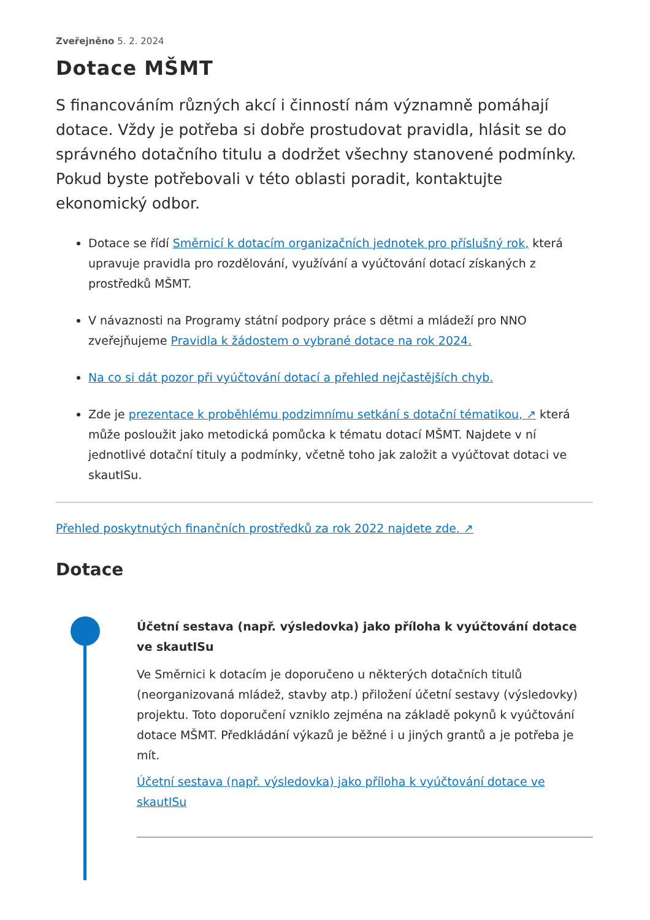Zveřejněno 5. 2. 2024
Dotace MŠMT
S financováním různých akcí i činností nám významně pomáhají dotace. Vždy je potřeba si dobře prostudovat pravidla, hlásit se do správného dotačního titulu a dodržet všechny stanovené podmínky. Pokud byste potřebovali v této oblasti poradit, kontaktujte ekonomický odbor.
Dotace se řídí Směrnicí k dotacím organizačních jednotek pro příslušný rok, která upravuje pravidla pro rozdělování, využívání a vyúčtování dotací získaných z prostředků MŠMT.
V návaznosti na Programy státní podpory práce s dětmi a mládeží pro NNO zveřejňujeme Pravidla k žádostem o vybrané dotace na rok 2024.
Na co si dát pozor při vyúčtování dotací a přehled nejčastějších chyb.
Zde je prezentace k proběhlému podzimnímu setkání s dotační tématikou, ↗ která může posloužit jako metodická pomůcka k tématu dotací MŠMT. Najdete v ní jednotlivé dotační tituly a podmínky, včetně toho jak založit a vyúčtovat dotaci ve skautISu.
Přehled poskytnutých finančních prostředků za rok 2022 najdete zde. ↗
Dotace
Účetní sestava (např. výsledovka) jako příloha k vyúčtování dotace ve skautISu
Ve Směrnici k dotacím je doporučeno u některých dotačních titulů (neorganizovaná mládež, stavby atp.) přiložení účetní sestavy (výsledovky) projektu. Toto doporučení vzniklo zejména na základě pokynů k vyúčtování dotace MŠMT. Předkládání výkazů je běžné i u jiných grantů a je potřeba je mít.
Účetní sestava (např. výsledovka) jako příloha k vyúčtování dotace ve skautISu